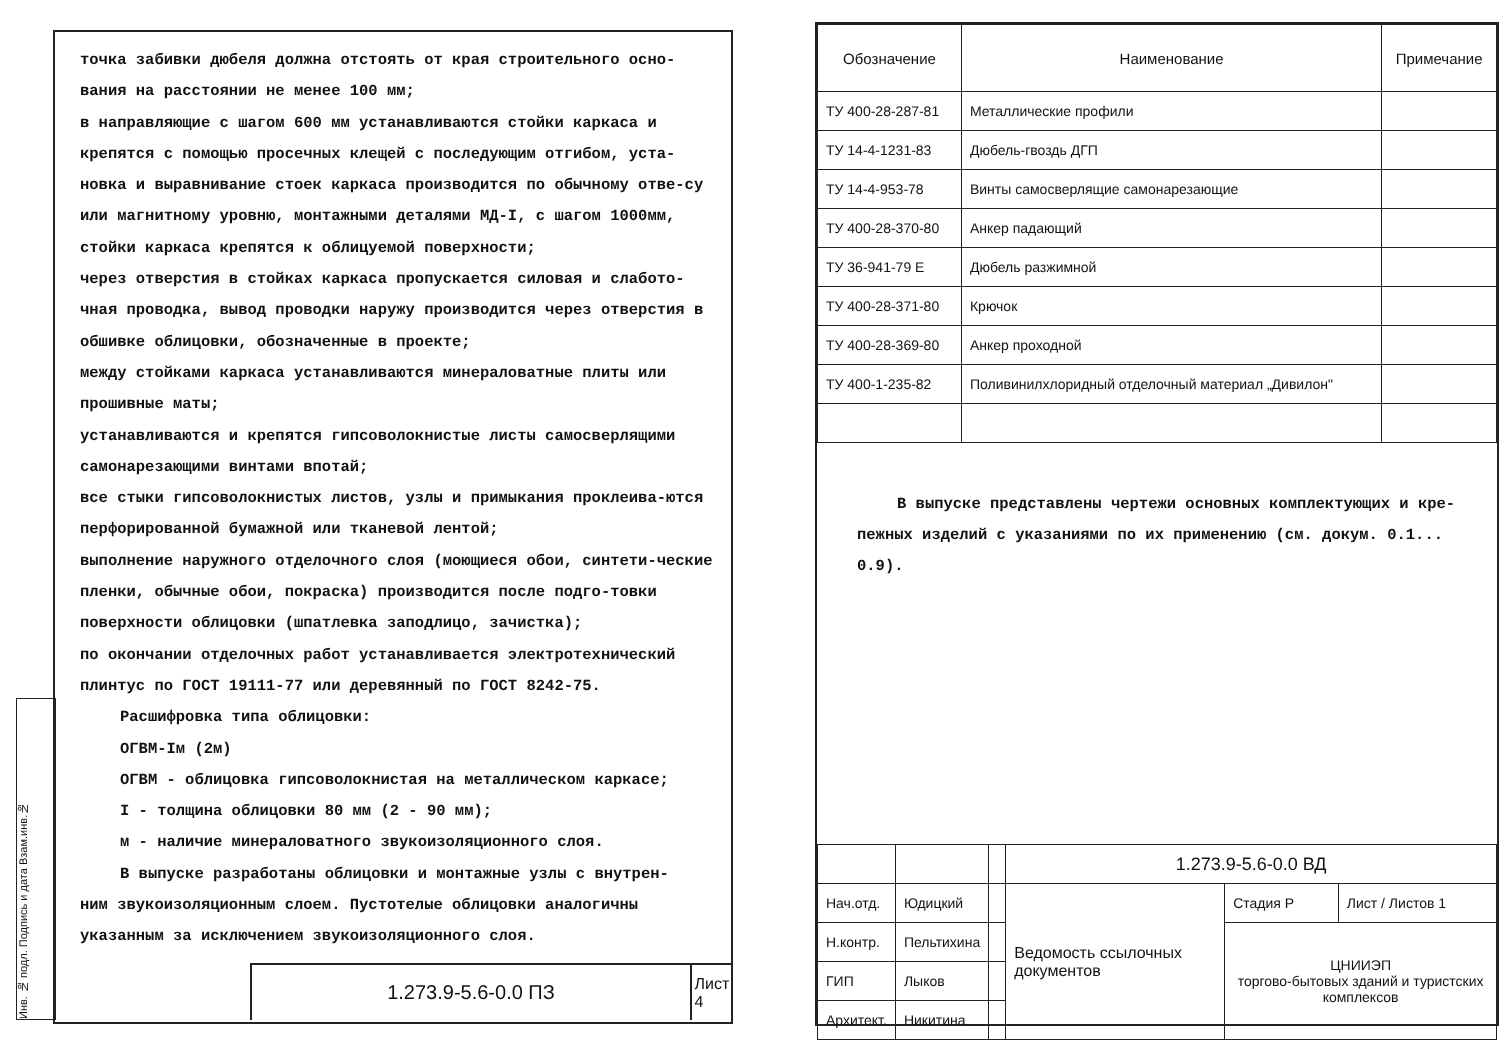точка забивки дюбеля должна отстоять от края строительного осно-вания на расстоянии не менее 100 мм;
в направляющие с шагом 600 мм устанавливаются стойки каркаса и крепятся с помощью просечных клещей с последующим отгибом, уста-новка и выравнивание стоек каркаса производится по обычному отве-су или магнитному уровню, монтажными деталями МД-I, с шагом 1000мм, стойки каркаса крепятся к облицуемой поверхности;
через отверстия в стойках каркаса пропускается силовая и слабото-чная проводка, вывод проводки наружу производится через отверстия в обшивке облицовки, обозначенные в проекте;
между стойками каркаса устанавливаются минераловатные плиты или прошивные маты;
устанавливаются и крепятся гипсоволокнистые листы самосверлящими самонарезающими винтами впотай;
все стыки гипсоволокнистых листов, узлы и примыкания проклеива-ются перфорированной бумажной или тканевой лентой;
выполнение наружного отделочного слоя (моющиеся обои, синтети-ческие пленки, обычные обои, покраска) производится после подго-товки поверхности облицовки (шпатлевка заподлицо, зачистка);
по окончании отделочных работ устанавливается электротехнический плинтус по ГОСТ 19111-77 или деревянный по ГОСТ 8242-75.
Расшифровка типа облицовки:
ОГВМ-Iм (2м)
ОГВМ - облицовка гипсоволокнистая на металлическом каркасе;
I - толщина облицовки 80 мм (2 - 90 мм);
м - наличие минераловатного звукоизоляционного слоя.
В выпуске разработаны облицовки и монтажные узлы с внутрен-
ним звукоизоляционным слоем. Пустотелые облицовки аналогичны указанным за исключением звукоизоляционного слоя.
Инв. № подл. Подпись и дата Взам.инв.№
1.273.9-5.6-0.0 ПЗ
Лист
4
| Обозначение | Наименование | Примечание |
| --- | --- | --- |
| ТУ 400-28-287-81 | Металлические профили | |
| ТУ 14-4-1231-83 | Дюбель-гвоздь ДГП | |
| ТУ 14-4-953-78 | Винты самосверлящие самонарезающие | |
| ТУ 400-28-370-80 | Анкер падающий | |
| ТУ 36-941-79 Е | Дюбель разжимной | |
| ТУ 400-28-371-80 | Крючок | |
| ТУ 400-28-369-80 | Анкер проходной | |
| ТУ 400-1-235-82 | Поливинилхлоридный отделочный материал „Дивилон" | |
В выпуске представлены чертежи основных комплектующих и кре-пежных изделий с указаниями по их применению (см. докум. 0.1... 0.9).
| | | | 1.273.9-5.6-0.0 ВД | | |
| Нач.отд. | Юдицкий | | Ведомость ссылочных документов | Стадия Р | Лист / Листов 1 |
| Н.контр. | Пельтихина | | | ЦНИИЭП торгово-бытовых зданий и туристских комплексов | |
| ГИП | Лыков | | | | |
| Архитект. | Никитина | | | | |